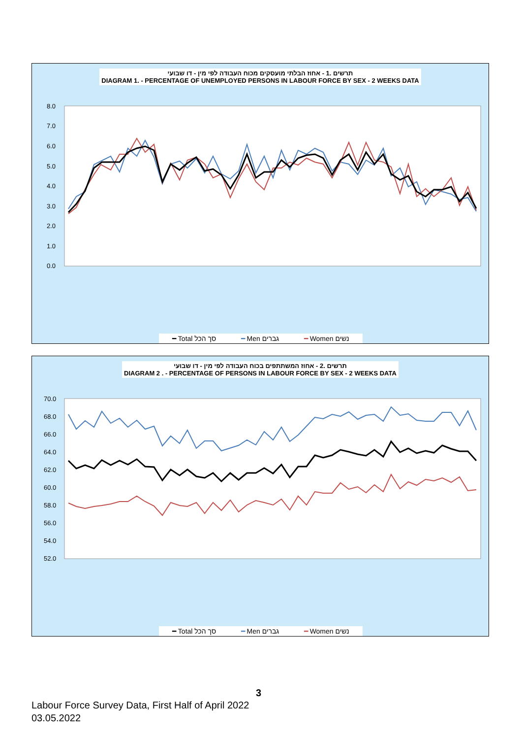תרשים .1 - אחוז הבלתי מועסקים מכוח העבודה לפי מין - דו שבועי
DIAGRAM 1. - PERCENTAGE OF UNEMPLOYED PERSONS IN LABOUR FORCE BY SEX - 2 WEEKS DATA
8.0
7.0
6.0
5.0
4.0
3.0
2.0
1.0
0.0
━ Total סך הכל ━ Men גברים ━ Women נשים
תרשים .2 - אחוז המשתתפים בכוח העבודה לפי מין - דו שבועי
DIAGRAM 2 . - PERCENTAGE OF PERSONS IN LABOUR FORCE BY SEX - 2 WEEKS DATA
70.0
68.0
66.0
64.0
62.0
60.0
58.0
56.0
54.0
52.0
━ Total סך הכל ━ Men גברים ━ Women נשים
3
Labour Force Survey Data, First Half of April 2022
03.05.2022